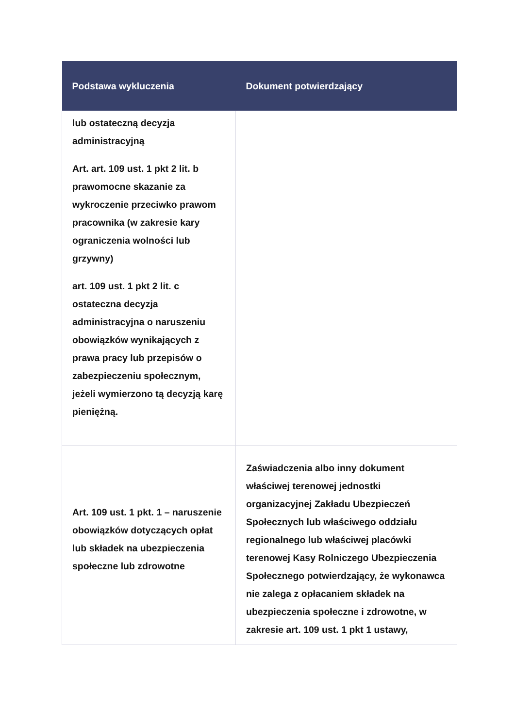| Podstawa wykluczenia | Dokument potwierdzający |
| --- | --- |
| lub ostateczną decyzja administracyjną Art. art. 109 ust. 1 pkt 2 lit. b prawomocne skazanie za wykroczenie przeciwko prawom pracownika (w zakresie kary ograniczenia wolności lub grzywny) art. 109 ust. 1 pkt 2 lit. c ostateczna decyzja administracyjna o naruszeniu obowiązków wynikających z prawa pracy lub przepisów o zabezpieczeniu społecznym, jeżeli wymierzono tą decyzją karę pieniężną. | |
| Art. 109 ust. 1 pkt. 1 – naruszenie obowiązków dotyczących opłat lub składek na ubezpieczenia społeczne lub zdrowotne | Zaświadczenia albo inny dokument właściwej terenowej jednostki organizacyjnej Zakładu Ubezpieczeń Społecznych lub właściwego oddziału regionalnego lub właściwej placówki terenowej Kasy Rolniczego Ubezpieczenia Społecznego potwierdzający, że wykonawca nie zalega z opłacaniem składek na ubezpieczenia społeczne i zdrowotne, w zakresie art. 109 ust. 1 pkt 1 ustawy, |